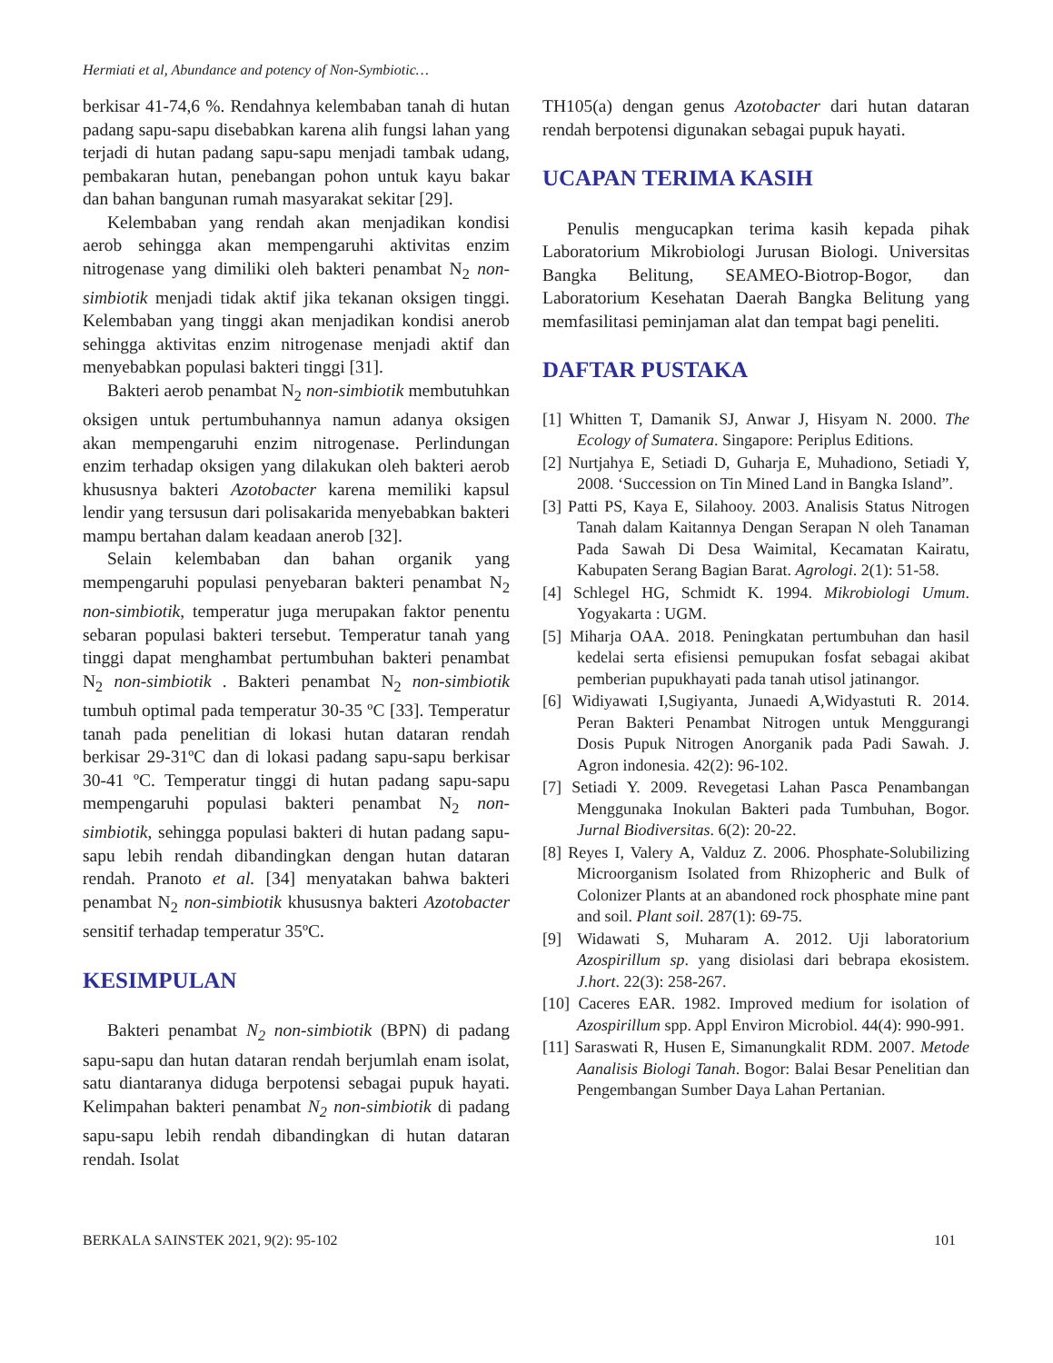Hermiati et al, Abundance and potency of Non-Symbiotic…
berkisar 41-74,6 %. Rendahnya kelembaban tanah di hutan padang sapu-sapu disebabkan karena alih fungsi lahan yang terjadi di hutan padang sapu-sapu menjadi tambak udang, pembakaran hutan, penebangan pohon untuk kayu bakar dan bahan bangunan rumah masyarakat sekitar [29].
Kelembaban yang rendah akan menjadikan kondisi aerob sehingga akan mempengaruhi aktivitas enzim nitrogenase yang dimiliki oleh bakteri penambat N<sub>2</sub> non-simbiotik menjadi tidak aktif jika tekanan oksigen tinggi. Kelembaban yang tinggi akan menjadikan kondisi anerob sehingga aktivitas enzim nitrogenase menjadi aktif dan menyebabkan populasi bakteri tinggi [31].
Bakteri aerob penambat N<sub>2</sub> non-simbiotik membutuhkan oksigen untuk pertumbuhannya namun adanya oksigen akan mempengaruhi enzim nitrogenase. Perlindungan enzim terhadap oksigen yang dilakukan oleh bakteri aerob khususnya bakteri Azotobacter karena memiliki kapsul lendir yang tersusun dari polisakarida menyebabkan bakteri mampu bertahan dalam keadaan anerob [32].
Selain kelembaban dan bahan organik yang mempengaruhi populasi penyebaran bakteri penambat N<sub>2</sub> non-simbiotik, temperatur juga merupakan faktor penentu sebaran populasi bakteri tersebut. Temperatur tanah yang tinggi dapat menghambat pertumbuhan bakteri penambat N<sub>2</sub> non-simbiotik . Bakteri penambat N<sub>2</sub> non-simbiotik tumbuh optimal pada temperatur 30-35 ºC [33]. Temperatur tanah pada penelitian di lokasi hutan dataran rendah berkisar 29-31ºC dan di lokasi padang sapu-sapu berkisar 30-41 ºC. Temperatur tinggi di hutan padang sapu-sapu mempengaruhi populasi bakteri penambat N<sub>2</sub> non-simbiotik, sehingga populasi bakteri di hutan padang sapu-sapu lebih rendah dibandingkan dengan hutan dataran rendah. Pranoto et al. [34] menyatakan bahwa bakteri penambat N<sub>2</sub> non-simbiotik khususnya bakteri Azotobacter sensitif terhadap temperatur 35ºC.
KESIMPULAN
Bakteri penambat N<sub>2</sub> non-simbiotik (BPN) di padang sapu-sapu dan hutan dataran rendah berjumlah enam isolat, satu diantaranya diduga berpotensi sebagai pupuk hayati. Kelimpahan bakteri penambat N<sub>2</sub> non-simbiotik di padang sapu-sapu lebih rendah dibandingkan di hutan dataran rendah. Isolat
TH105(a) dengan genus Azotobacter dari hutan dataran rendah berpotensi digunakan sebagai pupuk hayati.
UCAPAN TERIMA KASIH
Penulis mengucapkan terima kasih kepada pihak Laboratorium Mikrobiologi Jurusan Biologi. Universitas Bangka Belitung, SEAMEO-Biotrop-Bogor, dan Laboratorium Kesehatan Daerah Bangka Belitung yang memfasilitasi peminjaman alat dan tempat bagi peneliti.
DAFTAR PUSTAKA
[1] Whitten T, Damanik SJ, Anwar J, Hisyam N. 2000. The Ecology of Sumatera. Singapore: Periplus Editions.
[2] Nurtjahya E, Setiadi D, Guharja E, Muhadiono, Setiadi Y, 2008. ‘Succession on Tin Mined Land in Bangka Island”.
[3] Patti PS, Kaya E, Silahooy. 2003. Analisis Status Nitrogen Tanah dalam Kaitannya Dengan Serapan N oleh Tanaman Pada Sawah Di Desa Waimital, Kecamatan Kairatu, Kabupaten Serang Bagian Barat. Agrologi. 2(1): 51-58.
[4] Schlegel HG, Schmidt K. 1994. Mikrobiologi Umum. Yogyakarta : UGM.
[5] Miharja OAA. 2018. Peningkatan pertumbuhan dan hasil kedelai serta efisiensi pemupukan fosfat sebagai akibat pemberian pupukhayati pada tanah utisol jatinangor.
[6] Widiyawati I,Sugiyanta, Junaedi A,Widyastuti R. 2014. Peran Bakteri Penambat Nitrogen untuk Menggurangi Dosis Pupuk Nitrogen Anorganik pada Padi Sawah. J. Agron indonesia. 42(2): 96-102.
[7] Setiadi Y. 2009. Revegetasi Lahan Pasca Penambangan Menggunaka Inokulan Bakteri pada Tumbuhan, Bogor. Jurnal Biodiversitas. 6(2): 20-22.
[8] Reyes I, Valery A, Valduz Z. 2006. Phosphate-Solubilizing Microorganism Isolated from Rhizopheric and Bulk of Colonizer Plants at an abandoned rock phosphate mine pant and soil. Plant soil. 287(1): 69-75.
[9] Widawati S, Muharam A. 2012. Uji laboratorium Azospirillum sp. yang disiolasi dari bebrapa ekosistem. J.hort. 22(3): 258-267.
[10] Caceres EAR. 1982. Improved medium for isolation of Azospirillum spp. Appl Environ Microbiol. 44(4): 990-991.
[11] Saraswati R, Husen E, Simanungkalit RDM. 2007. Metode Aanalisis Biologi Tanah. Bogor: Balai Besar Penelitian dan Pengembangan Sumber Daya Lahan Pertanian.
BERKALA SAINSTEK 2021, 9(2): 95-102 101